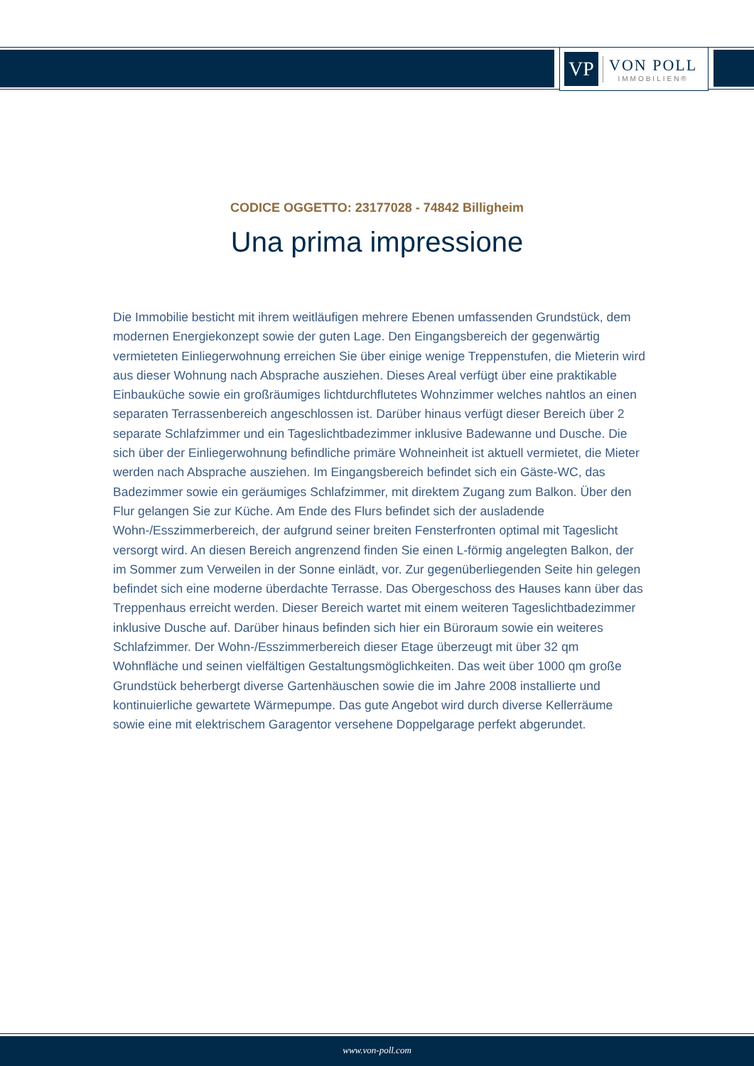VP
VON POLL
IMMOBILIEN®
CODICE OGGETTO: 23177028 - 74842 Billigheim
Una prima impressione
Die Immobilie besticht mit ihrem weitläufigen mehrere Ebenen umfassenden Grundstück, dem modernen Energiekonzept sowie der guten Lage. Den Eingangsbereich der gegenwärtig vermieteten Einliegerwohnung erreichen Sie über einige wenige Treppenstufen, die Mieterin wird aus dieser Wohnung nach Absprache ausziehen. Dieses Areal verfügt über eine praktikable Einbauküche sowie ein großräumiges lichtdurchflutetes Wohnzimmer welches nahtlos an einen separaten Terrassenbereich angeschlossen ist. Darüber hinaus verfügt dieser Bereich über 2 separate Schlafzimmer und ein Tageslichtbadezimmer inklusive Badewanne und Dusche. Die sich über der Einliegerwohnung befindliche primäre Wohneinheit ist aktuell vermietet, die Mieter werden nach Absprache ausziehen. Im Eingangsbereich befindet sich ein Gäste-WC, das Badezimmer sowie ein geräumiges Schlafzimmer, mit direktem Zugang zum Balkon. Über den Flur gelangen Sie zur Küche. Am Ende des Flurs befindet sich der ausladende Wohn-/Esszimmerbereich, der aufgrund seiner breiten Fensterfronten optimal mit Tageslicht versorgt wird. An diesen Bereich angrenzend finden Sie einen L-förmig angelegten Balkon, der im Sommer zum Verweilen in der Sonne einlädt, vor. Zur gegenüberliegenden Seite hin gelegen befindet sich eine moderne überdachte Terrasse. Das Obergeschoss des Hauses kann über das Treppenhaus erreicht werden. Dieser Bereich wartet mit einem weiteren Tageslichtbadezimmer inklusive Dusche auf. Darüber hinaus befinden sich hier ein Büroraum sowie ein weiteres Schlafzimmer. Der Wohn-/Esszimmerbereich dieser Etage überzeugt mit über 32 qm Wohnfläche und seinen vielfältigen Gestaltungsmöglichkeiten. Das weit über 1000 qm große Grundstück beherbergt diverse Gartenhäuschen sowie die im Jahre 2008 installierte und kontinuierliche gewartete Wärmepumpe. Das gute Angebot wird durch diverse Kellerräume sowie eine mit elektrischem Garagentor versehene Doppelgarage perfekt abgerundet.
www.von-poll.com